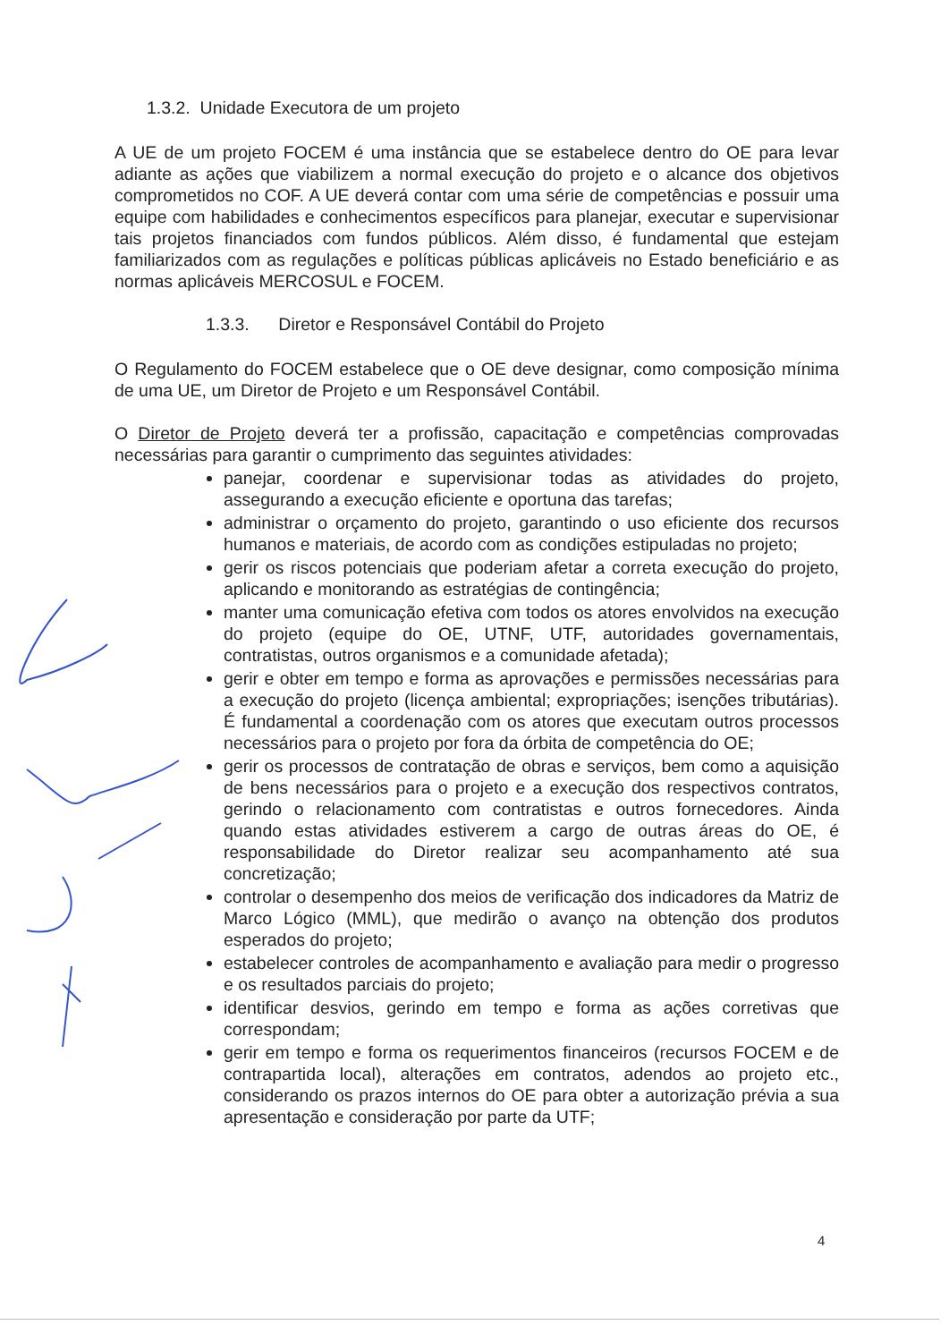1.3.2. Unidade Executora de um projeto
A UE de um projeto FOCEM é uma instância que se estabelece dentro do OE para levar adiante as ações que viabilizem a normal execução do projeto e o alcance dos objetivos comprometidos no COF. A UE deverá contar com uma série de competências e possuir uma equipe com habilidades e conhecimentos específicos para planejar, executar e supervisionar tais projetos financiados com fundos públicos. Além disso, é fundamental que estejam familiarizados com as regulações e políticas públicas aplicáveis no Estado beneficiário e as normas aplicáveis MERCOSUL e FOCEM.
1.3.3. Diretor e Responsável Contábil do Projeto
O Regulamento do FOCEM estabelece que o OE deve designar, como composição mínima de uma UE, um Diretor de Projeto e um Responsável Contábil.
O Diretor de Projeto deverá ter a profissão, capacitação e competências comprovadas necessárias para garantir o cumprimento das seguintes atividades:
panejar, coordenar e supervisionar todas as atividades do projeto, assegurando a execução eficiente e oportuna das tarefas;
administrar o orçamento do projeto, garantindo o uso eficiente dos recursos humanos e materiais, de acordo com as condições estipuladas no projeto;
gerir os riscos potenciais que poderiam afetar a correta execução do projeto, aplicando e monitorando as estratégias de contingência;
manter uma comunicação efetiva com todos os atores envolvidos na execução do projeto (equipe do OE, UTNF, UTF, autoridades governamentais, contratistas, outros organismos e a comunidade afetada);
gerir e obter em tempo e forma as aprovações e permissões necessárias para a execução do projeto (licença ambiental; expropriações; isenções tributárias). É fundamental a coordenação com os atores que executam outros processos necessários para o projeto por fora da órbita de competência do OE;
gerir os processos de contratação de obras e serviços, bem como a aquisição de bens necessários para o projeto e a execução dos respectivos contratos, gerindo o relacionamento com contratistas e outros fornecedores. Ainda quando estas atividades estiverem a cargo de outras áreas do OE, é responsabilidade do Diretor realizar seu acompanhamento até sua concretização;
controlar o desempenho dos meios de verificação dos indicadores da Matriz de Marco Lógico (MML), que medirão o avanço na obtenção dos produtos esperados do projeto;
estabelecer controles de acompanhamento e avaliação para medir o progresso e os resultados parciais do projeto;
identificar desvios, gerindo em tempo e forma as ações corretivas que correspondam;
gerir em tempo e forma os requerimentos financeiros (recursos FOCEM e de contrapartida local), alterações em contratos, adendos ao projeto etc., considerando os prazos internos do OE para obter a autorização prévia a sua apresentação e consideração por parte da UTF;
4